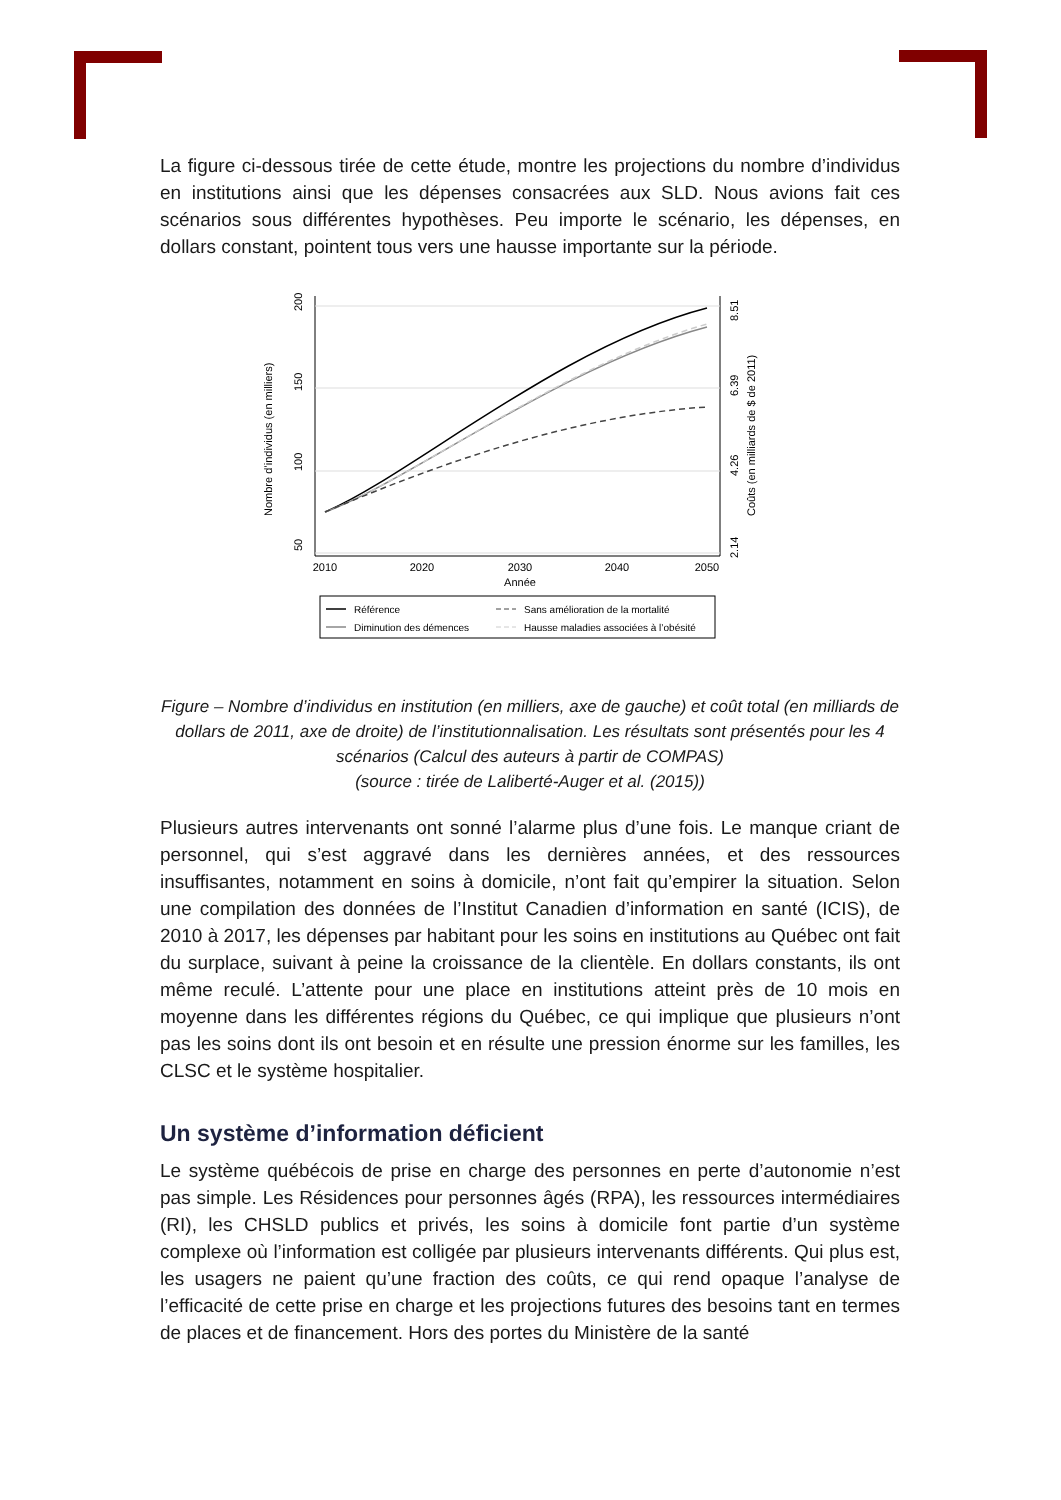La figure ci-dessous tirée de cette étude, montre les projections du nombre d’individus en institutions ainsi que les dépenses consacrées aux SLD. Nous avions fait ces scénarios sous différentes hypothèses. Peu importe le scénario, les dépenses, en dollars constant, pointent tous vers une hausse importante sur la période.
2010
2020
2030
2040
2050
Année
50
100
150
200
Nombre d’individus (en milliers)
2.14
4.26
6.39
8.51
Coûts (en milliards de $ de 2011)
Référence
Sans amélioration de la mortalité
Diminution des démences
Hausse maladies associées à l’obésité
Figure – Nombre d’individus en institution (en milliers, axe de gauche) et coût total (en milliards de dollars de 2011, axe de droite) de l’institutionnalisation. Les résultats sont présentés pour les 4 scénarios (Calcul des auteurs à partir de COMPAS)
(source : tirée de Laliberté-Auger et al. (2015))
Plusieurs autres intervenants ont sonné l’alarme plus d’une fois. Le manque criant de personnel, qui s’est aggravé dans les dernières années, et des ressources insuffisantes, notamment en soins à domicile, n’ont fait qu’empirer la situation. Selon une compilation des données de l’Institut Canadien d’information en santé (ICIS), de 2010 à 2017, les dépenses par habitant pour les soins en institutions au Québec ont fait du surplace, suivant à peine la croissance de la clientèle. En dollars constants, ils ont même reculé. L’attente pour une place en institutions atteint près de 10 mois en moyenne dans les différentes régions du Québec, ce qui implique que plusieurs n’ont pas les soins dont ils ont besoin et en résulte une pression énorme sur les familles, les CLSC et le système hospitalier.
Un système d’information déficient
Le système québécois de prise en charge des personnes en perte d’autonomie n’est pas simple. Les Résidences pour personnes âgés (RPA), les ressources intermédiaires (RI), les CHSLD publics et privés, les soins à domicile font partie d’un système complexe où l’information est colligée par plusieurs intervenants différents. Qui plus est, les usagers ne paient qu’une fraction des coûts, ce qui rend opaque l’analyse de l’efficacité de cette prise en charge et les projections futures des besoins tant en termes de places et de financement. Hors des portes du Ministère de la santé